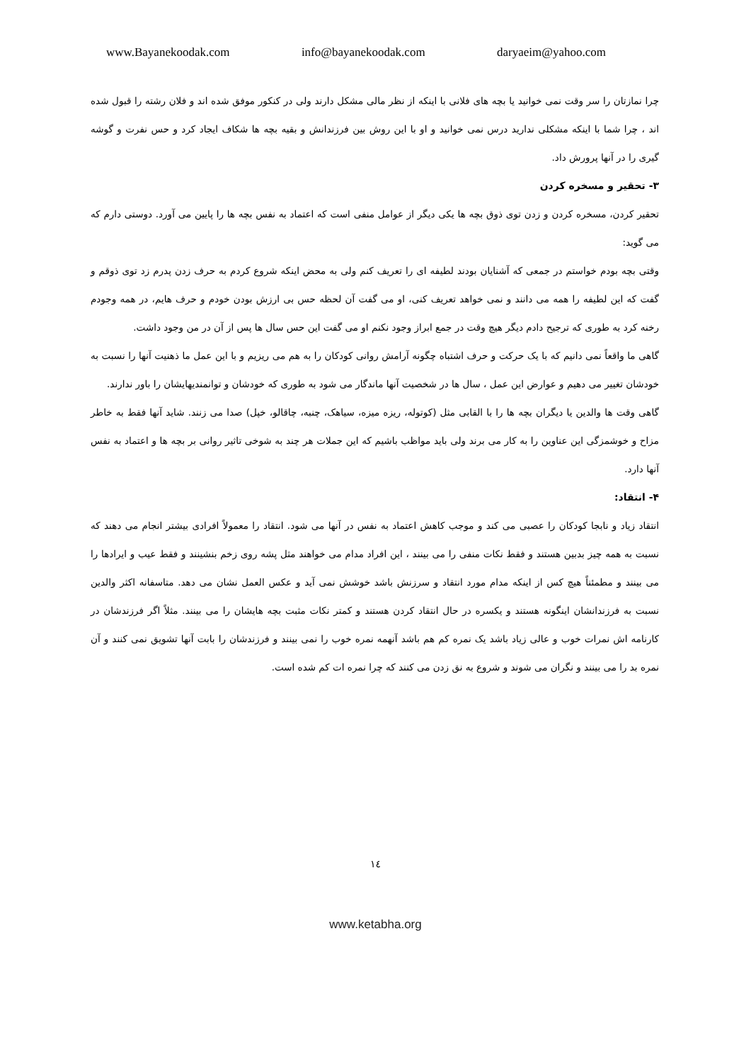www.Bayanekoodak.com info@bayanekoodak.com daryaeim@yahoo.com
چرا نمازتان را سر وقت نمی خوانید یا بچه های فلانی با اینکه از نظر مالی مشکل دارند ولی در کنکور موفق شده اند و فلان رشته را قبول شده اند ، چرا شما با اینکه مشکلی ندارید درس نمی خوانید و او با این روش بین فرزندانش و بقیه بچه ها شکاف ایجاد کرد و حس نفرت و گوشه گیری را در آنها پرورش داد.
۳- تحقیر و مسخره کردن
تحقیر کردن، مسخره کردن و زدن توی ذوق بچه ها یکی دیگر از عوامل منفی است که اعتماد به نفس بچه ها را پایین می آورد. دوستی دارم که می گوید:
وقتی بچه بودم خواستم در جمعی که آشنایان بودند لطیفه ای را تعریف کنم ولی به محض اینکه شروع کردم به حرف زدن پدرم زد توی ذوقم و گفت که این لطیفه را همه می دانند و نمی خواهد تعریف کنی، او می گفت آن لحظه حس بی ارزش بودن خودم و حرف هایم، در همه وجودم رخنه کرد به طوری که ترجیح دادم دیگر هیچ وقت در جمع ابراز وجود نکنم او می گفت این حس سال ها پس از آن در من وجود داشت.
گاهی ما واقعاً نمی دانیم که با یک حرکت و حرف اشتباه چگونه آرامش روانی کودکان را به هم می ریزیم و با این عمل ما ذهنیت آنها را نسبت به خودشان تغییر می دهیم و عوارض این عمل ، سال ها در شخصیت آنها ماندگار می شود به طوری که خودشان و توانمندیهایشان را باور ندارند.
گاهی وقت ها والدین یا دیگران بچه ها را با القابی مثل (کوتوله، ریزه میزه، سیاهک، چنبه، چاقالو، خپل) صدا می زنند. شاید آنها فقط به خاطر مزاح و خوشمزگی این عناوین را به کار می برند ولی باید مواظب باشیم که این جملات هر چند به شوخی تاثیر روانی بر بچه ها و اعتماد به نفس آنها دارد.
۴- انتقاد:
انتقاد زیاد و نابجا کودکان را عصبی می کند و موجب کاهش اعتماد به نفس در آنها می شود. انتقاد را معمولاً افرادی بیشتر انجام می دهند که نسبت به همه چیز بدبین هستند و فقط نکات منفی را می بینند ، این افراد مدام می خواهند مثل پشه روی زخم بنشینند و فقط عیب و ایرادها را می بینند و مطمئناً هیچ کس از اینکه مدام مورد انتقاد و سرزنش باشد خوشش نمی آید و عکس العمل نشان می دهد. متاسفانه اکثر والدین نسبت به فرزندانشان اینگونه هستند و یکسره در حال انتقاد کردن هستند و کمتر نکات مثبت بچه هایشان را می بینند. مثلاً اگر فرزندشان در کارنامه اش نمرات خوب و عالی زیاد باشد یک نمره کم هم باشد آنهمه نمره خوب را نمی بینند و فرزندشان را بابت آنها تشویق نمی کنند و آن نمره بد را می بینند و نگران می شوند و شروع به نق زدن می کنند که چرا نمره ات کم شده است.
١٤
www.ketabha.org